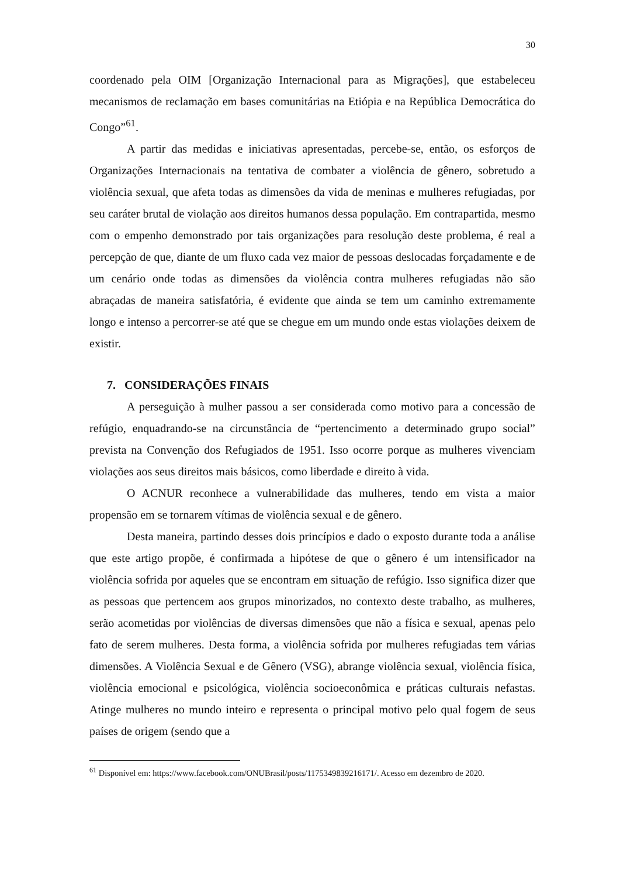30
coordenado pela OIM [Organização Internacional para as Migrações], que estabeleceu mecanismos de reclamação em bases comunitárias na Etiópia e na República Democrática do Congo”<sup>61</sup>.
A partir das medidas e iniciativas apresentadas, percebe-se, então, os esforços de Organizações Internacionais na tentativa de combater a violência de gênero, sobretudo a violência sexual, que afeta todas as dimensões da vida de meninas e mulheres refugiadas, por seu caráter brutal de violação aos direitos humanos dessa população. Em contrapartida, mesmo com o empenho demonstrado por tais organizações para resolução deste problema, é real a percepção de que, diante de um fluxo cada vez maior de pessoas deslocadas forçadamente e de um cenário onde todas as dimensões da violência contra mulheres refugiadas não são abraçadas de maneira satisfatória, é evidente que ainda se tem um caminho extremamente longo e intenso a percorrer-se até que se chegue em um mundo onde estas violações deixem de existir.
7. CONSIDERAÇÕES FINAIS
A perseguição à mulher passou a ser considerada como motivo para a concessão de refúgio, enquadrando-se na circunstância de “pertencimento a determinado grupo social” prevista na Convenção dos Refugiados de 1951. Isso ocorre porque as mulheres vivenciam violações aos seus direitos mais básicos, como liberdade e direito à vida.
O ACNUR reconhece a vulnerabilidade das mulheres, tendo em vista a maior propensão em se tornarem vítimas de violência sexual e de gênero.
Desta maneira, partindo desses dois princípios e dado o exposto durante toda a análise que este artigo propõe, é confirmada a hipótese de que o gênero é um intensificador na violência sofrida por aqueles que se encontram em situação de refúgio. Isso significa dizer que as pessoas que pertencem aos grupos minorizados, no contexto deste trabalho, as mulheres, serão acometidas por violências de diversas dimensões que não a física e sexual, apenas pelo fato de serem mulheres. Desta forma, a violência sofrida por mulheres refugiadas tem várias dimensões. A Violência Sexual e de Gênero (VSG), abrange violência sexual, violência física, violência emocional e psicológica, violência socioeconômica e práticas culturais nefastas. Atinge mulheres no mundo inteiro e representa o principal motivo pelo qual fogem de seus países de origem (sendo que a
<sup>61</sup> Disponível em: https://www.facebook.com/ONUBrasil/posts/1175349839216171/. Acesso em dezembro de 2020.